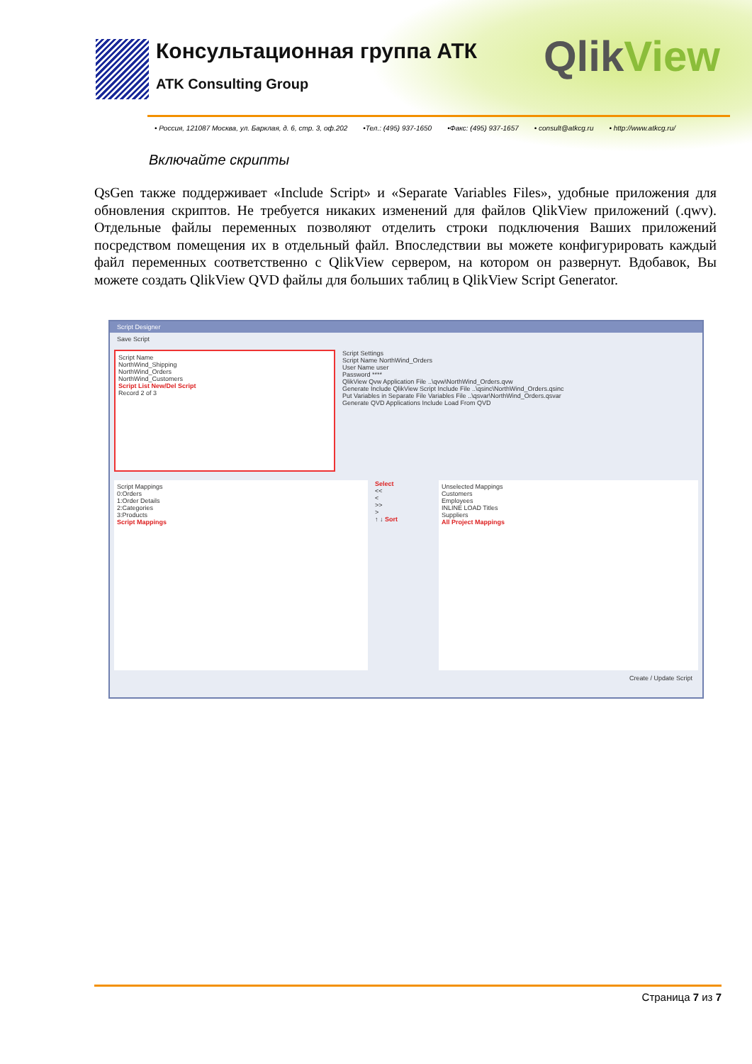Консультационная группа АТК
ATK Consulting Group
QlikView
• Россия, 121087 Москва, ул. Барклая, д. 6, стр. 3, оф.202 •Тел.: (495) 937-1650 •Факс: (495) 937-1657 • consult@atkcg.ru • http://www.atkcg.ru/
Включайте скрипты
QsGen также поддерживает «Include Script» и «Separate Variables Files», удобные приложения для обновления скриптов. Не требуется никаких изменений для файлов QlikView приложений (.qwv). Отдельные файлы переменных позволяют отделить строки подключения Ваших приложений посредством помещения их в отдельный файл. Впоследствии вы можете конфигурировать каждый файл переменных соответственно с QlikView сервером, на котором он развернут. Вдобавок, Вы можете создать QlikView QVD файлы для больших таблиц в QlikView Script Generator.
Script Designer
Save Script
Script Name
NorthWind_Shipping
NorthWind_Orders
NorthWind_Customers
Script List New/Del Script
Record 2 of 3
Script Settings
Script Name NorthWind_Orders
User Name user
Password ****
QlikView Qvw Application File ..\qvw\NorthWind_Orders.qvw
Generate Include QlikView Script Include File ..\qsinc\NorthWind_Orders.qsinc
Put Variables in Separate File Variables File ..\qsvar\NorthWind_Orders.qsvar
Generate QVD Applications Include Load From QVD
Script Mappings
0:Orders
1:Order Details
2:Categories
3:Products
Script Mappings
Select
<<
<
>>
>
↑ ↓ Sort
Unselected Mappings
Customers
Employees
INLINE LOAD Titles
Suppliers
All Project Mappings
Create / Update Script
Страница 7 из 7